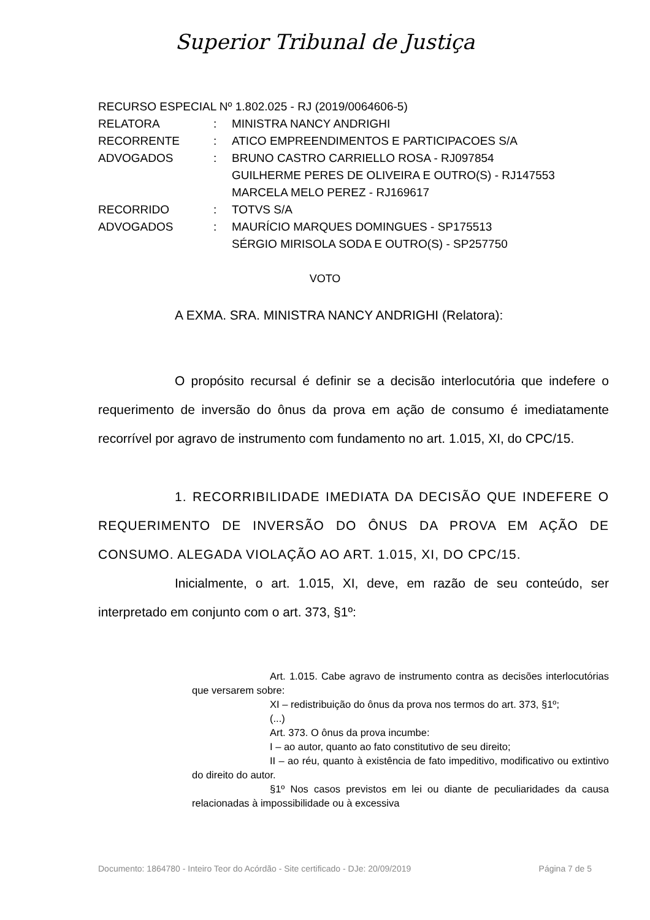Superior Tribunal de Justiça
RECURSO ESPECIAL Nº 1.802.025 - RJ (2019/0064606-5)
| RELATORA | : | MINISTRA NANCY ANDRIGHI |
| RECORRENTE | : | ATICO EMPREENDIMENTOS E PARTICIPACOES S/A |
| ADVOGADOS | : | BRUNO CASTRO CARRIELLO ROSA - RJ097854 GUILHERME PERES DE OLIVEIRA E OUTRO(S) - RJ147553 MARCELA MELO PEREZ - RJ169617 |
| RECORRIDO | : | TOTVS S/A |
| ADVOGADOS | : | MAURÍCIO MARQUES DOMINGUES - SP175513 SÉRGIO MIRISOLA SODA E OUTRO(S) - SP257750 |
VOTO
A EXMA. SRA. MINISTRA NANCY ANDRIGHI (Relatora):
O propósito recursal é definir se a decisão interlocutória que indefere o requerimento de inversão do ônus da prova em ação de consumo é imediatamente recorrível por agravo de instrumento com fundamento no art. 1.015, XI, do CPC/15.
1. RECORRIBILIDADE IMEDIATA DA DECISÃO QUE INDEFERE O REQUERIMENTO DE INVERSÃO DO ÔNUS DA PROVA EM AÇÃO DE CONSUMO. ALEGADA VIOLAÇÃO AO ART. 1.015, XI, DO CPC/15.
Inicialmente, o art. 1.015, XI, deve, em razão de seu conteúdo, ser interpretado em conjunto com o art. 373, §1º:
Art. 1.015. Cabe agravo de instrumento contra as decisões interlocutórias que versarem sobre:
XI – redistribuição do ônus da prova nos termos do art. 373, §1º;
(...)
Art. 373. O ônus da prova incumbe:
I – ao autor, quanto ao fato constitutivo de seu direito;
II – ao réu, quanto à existência de fato impeditivo, modificativo ou extintivo do direito do autor.
§1º Nos casos previstos em lei ou diante de peculiaridades da causa relacionadas à impossibilidade ou à excessiva
Documento: 1864780 - Inteiro Teor do Acórdão - Site certificado - DJe: 20/09/2019 Página 7 de 5